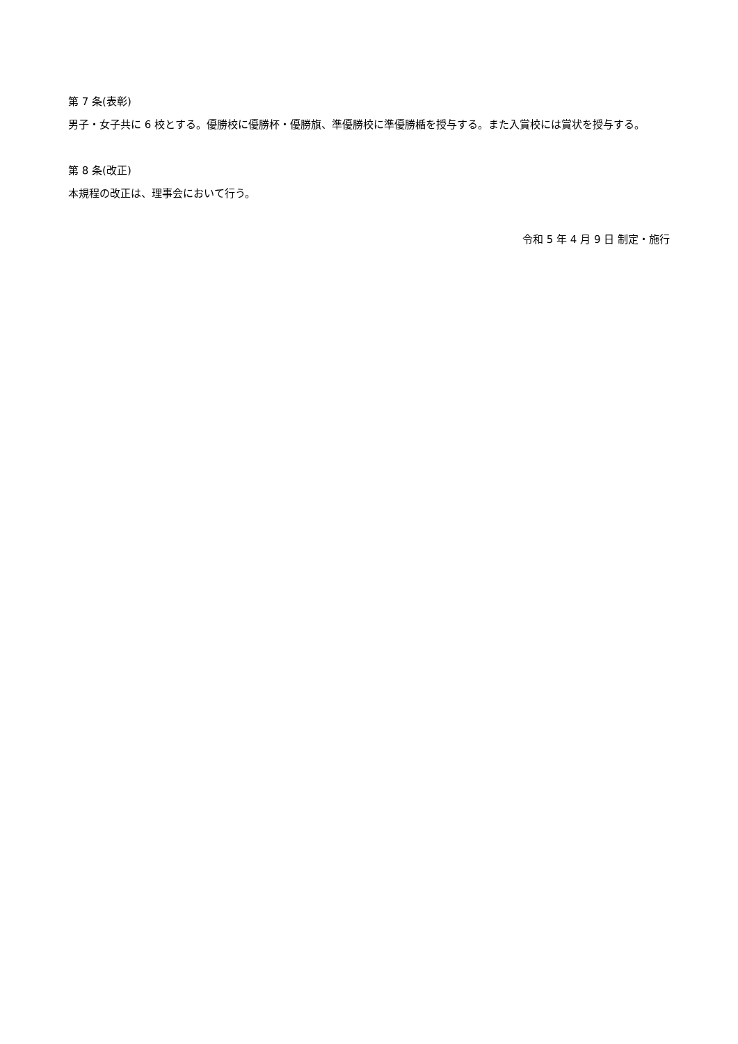第 7 条(表彰)
男子・女子共に 6 校とする。優勝校に優勝杯・優勝旗、準優勝校に準優勝楯を授与する。また入賞校には賞状を授与する。
第 8 条(改正)
本規程の改正は、理事会において行う。
令和 5 年 4 月 9 日 制定・施行